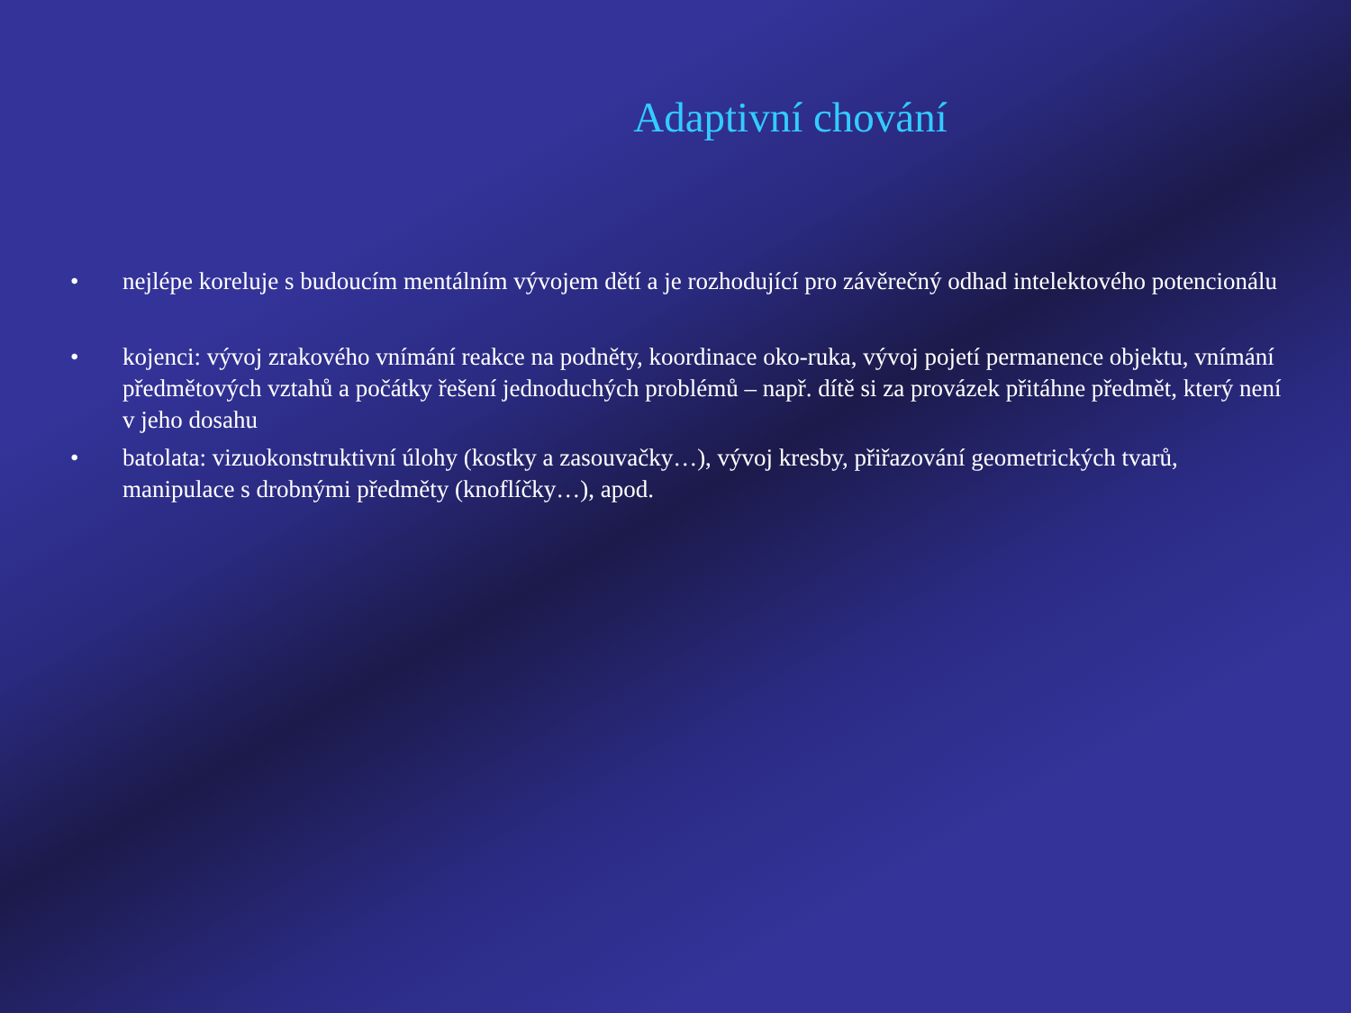Adaptivní chování
• nejlépe koreluje s budoucím mentálním vývojem dětí a je rozhodující pro závěrečný odhad intelektového potencionálu
• kojenci: vývoj zrakového vnímání reakce na podněty, koordinace oko-ruka, vývoj pojetí permanence objektu, vnímání předmětových vztahů a počátky řešení jednoduchých problémů – např. dítě si za provázek přitáhne předmět, který není v jeho dosahu
• batolata: vizuokonstruktivní úlohy (kostky a zasouvačky…), vývoj kresby, přiřazování geometrických tvarů, manipulace s drobnými předměty (knoflíčky…), apod.